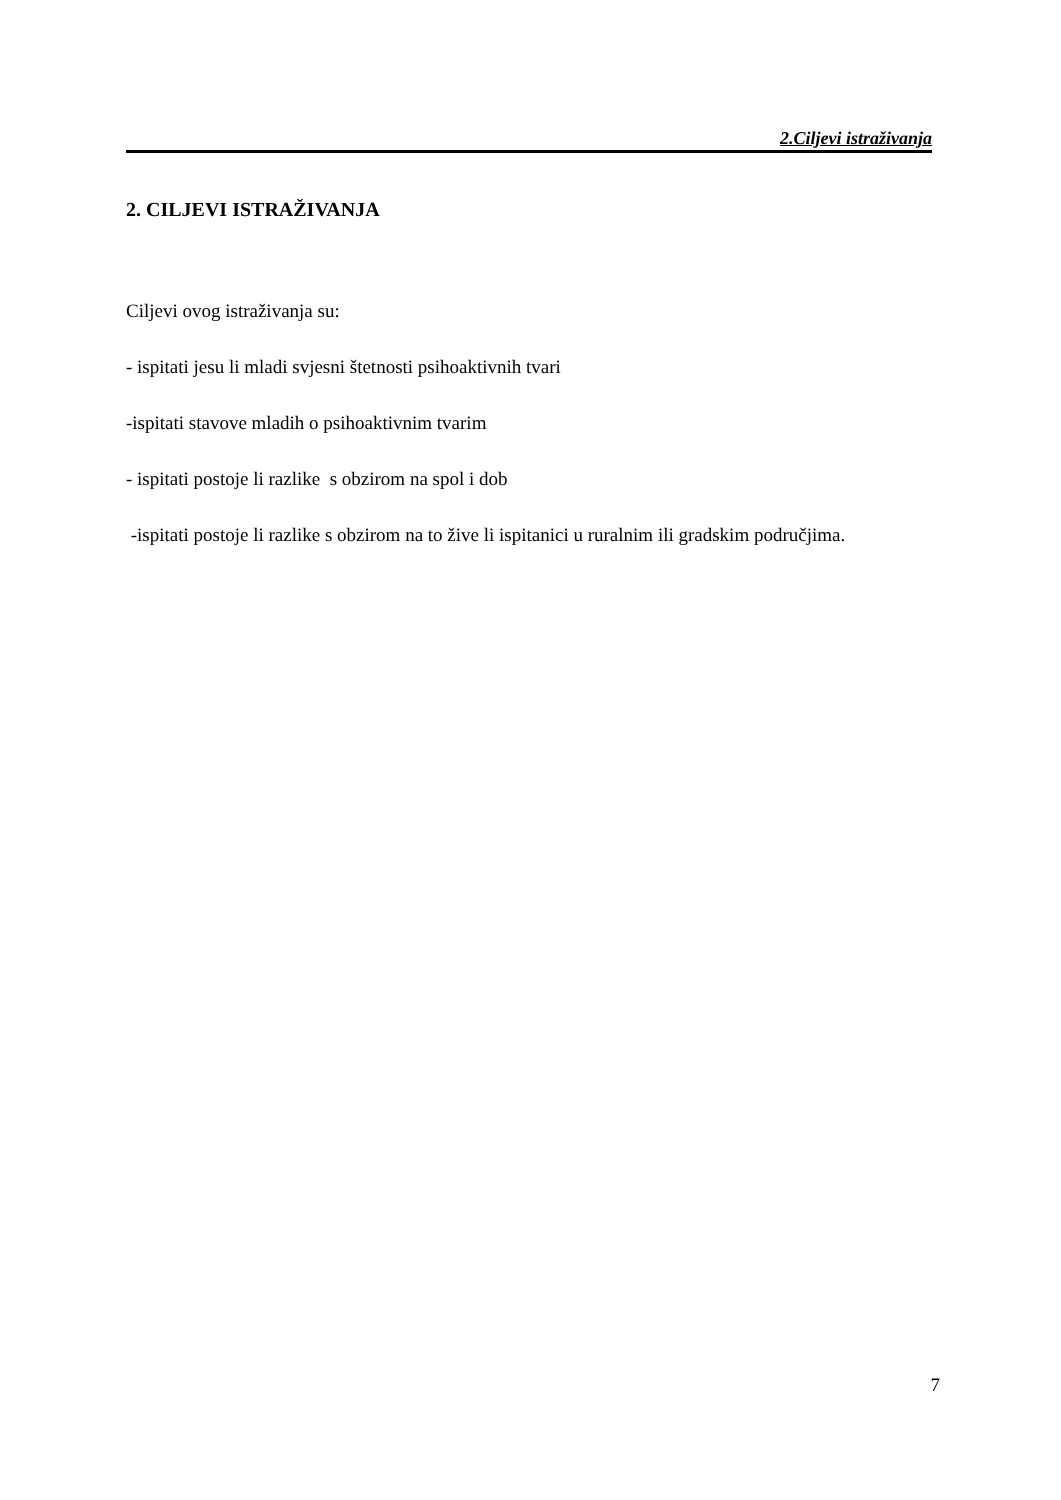2.Ciljevi istraživanja
2. CILJEVI ISTRAŽIVANJA
Ciljevi ovog istraživanja su:
- ispitati jesu li mladi svjesni štetnosti psihoaktivnih tvari
-ispitati stavove mladih o psihoaktivnim tvarim
- ispitati postoje li razlike s obzirom na spol i dob
-ispitati postoje li razlike s obzirom na to žive li ispitanici u ruralnim ili gradskim područjima.
7